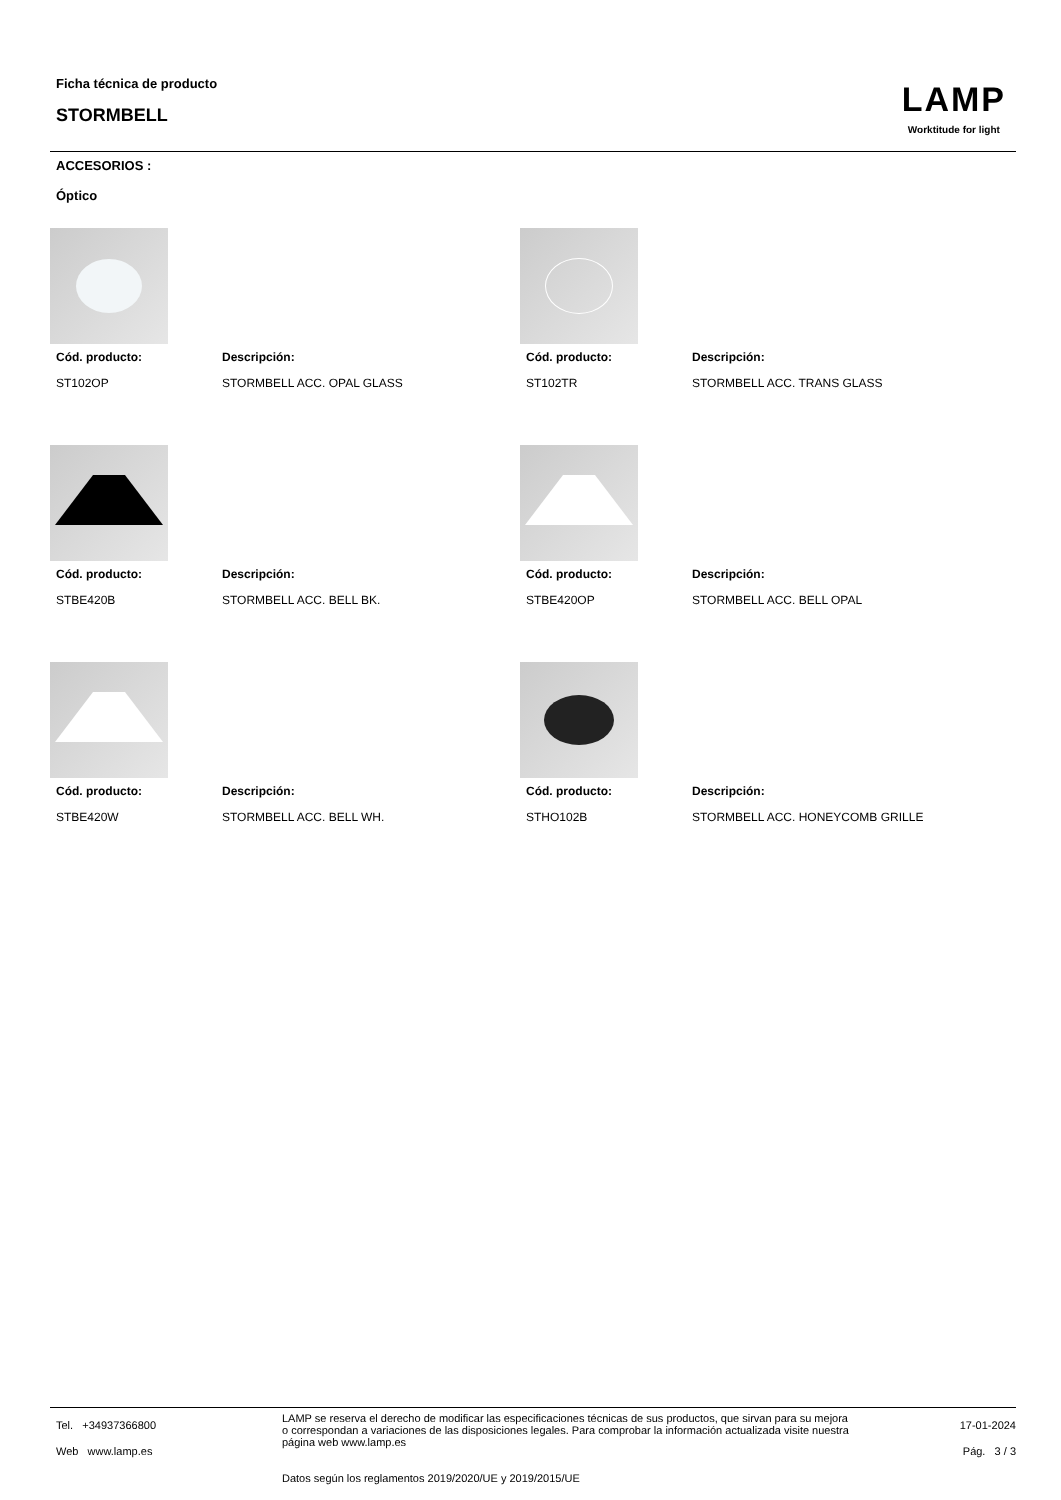Ficha técnica de producto
STORMBELL
LAMP
Worktitude for light
ACCESORIOS :
Óptico
Cód. producto:
ST102OP
Descripción:
STORMBELL ACC. OPAL GLASS
Cód. producto:
ST102TR
Descripción:
STORMBELL ACC. TRANS GLASS
Cód. producto:
STBE420B
Descripción:
STORMBELL ACC. BELL BK.
Cód. producto:
STBE420OP
Descripción:
STORMBELL ACC. BELL OPAL
Cód. producto:
STBE420W
Descripción:
STORMBELL ACC. BELL WH.
Cód. producto:
STHO102B
Descripción:
STORMBELL ACC. HONEYCOMB GRILLE
Tel. +34937366800
Web www.lamp.es
LAMP se reserva el derecho de modificar las especificaciones técnicas de sus productos, que sirvan para su mejora o correspondan a variaciones de las disposiciones legales. Para comprobar la información actualizada visite nuestra página web www.lamp.es
Datos según los reglamentos 2019/2020/UE y 2019/2015/UE
17-01-2024
Pág. 3 / 3